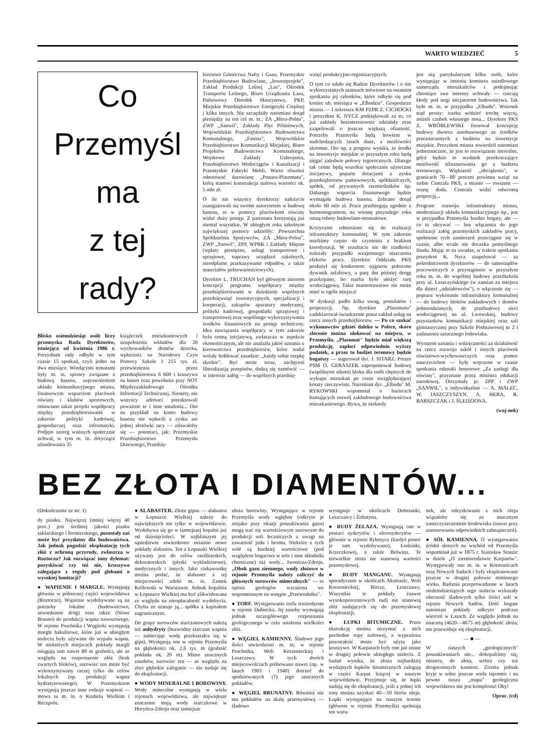WARTO WIEDZIEĆ 5
Co
Przemyśl
ma
z tej
rady?
Blisko osiemdziesiąt osób liczy przemyska Rada Dyrektorów, istniejąca od kwietnia 1986 r. Prezydium rady odbyło w tym czasie 15 spotkań, czyli jedno na dwa miesiące. Wiodącymi tematami były m. in. sprawy związane z budową basenu, usprawnieniem układu komunikacyjnego miasta, finansowym wsparciem placówek oświaty i klubów sportowych, omawiano także projekt współpracy między przedsiębiorstwami w zakresie polityki kadrowej, gospodarczej oraz informatyki. Podjęto szereg ważnych społecznie uchwał, w tym m. in. dotyczące ufundowania 35
książeczek mieszkaniowych i uzupełnienia wkładów dla 20 wychowanków domów dziecka, wpłacenia na Narodowy Czyn Pomocy Szkole 1 215 tys. zł, przewiezienia przez przedsiębiorstwa 6 600 t kruszywa na basen oraz powołania przy NOT Międzyzakładowego Ośrodka Informacji Technicznej. Niestety, nie wszyscy adresaci potraktowali poważnie te i inne ustalenia... Oto na przykład na konto budowy basenu nie wpłacili z zysku ani jednej złotówki tacy — zdawałoby się — potentaci, jak: Przemyskie Przedsiębiorstwo Przemysłu Drzewnego, Przedsię-
biorstwo Górnictwa Nafty i Gazu, Przemyskie Przedsiębiorstwo Budowlane, „Inwestprojekt", Zakład Produkcji Leśnej „Las", Ośrodek Transportu Leśnego, Biuro Urządzania Lasu, Państwowy Ośrodek Maszynowy, PKP, Miejskie Przedsiębiorstwo Energetyki Cieplnej i kilka innych. Nie szczędziły natomiast dotąd pieniędzy na ten cel m. in.: ZA „Mera-Polna", ZWP „Sanwil", Zakłady Płyt Pilśniowych, Wojewódzkie Przedsiębiorstwo Budownictwa Komunalnego, „Fanina", Wojewódzkie Przedsiębiorstwo Komunikacji Miejskiej, Biuro Projektów Budownictwa Komunalnego, Wojskowe Zakłady Uzbrojenia, Przedsiębiorstwo Wodociągów i Kanalizacji i Przemyskie Fabryki Mebli. Warto również odnotować darowiznę „Ponaru-Plasomatu", którą stanowi konstrukcja stalowa wartości ok. 5 mln zł.
O ile nie wszyscy dyrektorzy należycie zaangażowali się swoim autorytetem w budowę basenu, to w pomocy placówkom oświaty widać duży postęp. Z patronatu korzystają już niemal wszystkie. W ubiegłym roku szkolnym największej pomocy udzieliły: Powszechna Spółdzielnia Spożywców, ZA „Mera-Polna", ZWP „Sanwil", ZPP, WPBK i Zakłady Mięsne (wpłaty pieniężne, usługi transportowe i sprzętowe, naprawy urządzeń szkolnych, nieodpłatne przekazywanie odpadów, a także materiałów pełnowartościowych).
Dyrektor L. TRUCHAN był głównym autorem koncepcji programu współpracy między przedsiębiorstwami w dziedzinie wspólnych przedsięwzięć inwestycyjnych, specjalizacji i kooperacji, zakupów aparatury medycznej, polityki kadrowej, gospodarki sprzętowej i transportowej oraz wspólnego wykorzystywania środków finansowych na postęp techniczny. Idea nawiązania współpracy w tym zakresie była cenną inicjatywą, zwłaszcza w aspekcie ekonomicznym, ale nie znalazła jakoś uznania u kierownictwa przedsiębiorstw, które nadal wolały hołdować zasadzie: „każdy sobie rzepkę skrobie". Być może teraz, zachęceni liberalizacją przepisów, dadzą się namówić — w interesie załóg — do wspólnych przedsię-
wzięć produkcyjno-organizacyjnych.
O tym co udało się Radzie Dyrektorów i o nie wykorzystanych szansach mówiono na ostatnim spotkaniu jej członków, które odbyło się pod koniec ub. miesiąca w „Elbudzie". Gospodarze miasta — I sekretarz KM PZPR Z. CICHOCKI i prezydent K. NYCZ podziękowali za to, co już zakłady bezinteresownie zdziałały oraz zaapelowali o jeszcze większą ofiarność. Potrzeby Przemyśla będą bowiem w nadchodzących latach duże, a możliwości skromne. Oto np. z prognoz wynika, że środki na inwestycje miejskie w przyszłym roku będą sięgać zaledwie połowy tegorocznych. Dlatego tak cenne będą wszelkie społecznie użyteczne inicjatywy, poparte dotacjami z zysku przedsiębiorstw państwowych, spółdzielczych, spółek, od prywatnych rzemieślników itp. Dalszego wsparcia finansowego będzie wymagała budowa basenu. Zebrano dotąd około 60 mln zł. Prace przebiegają zgodnie z harmonogramem, na wiosnę przyszłego roku ruszą roboty budowlano-montażowe.
Krytycznie odniesiono się do realizacji infrastruktury komunalnej. W tym zakresie mieliśmy często do czynienia z brakiem koordynacji. W rezultacie nie do rzadkości należały przypadki wzajemnego niszczenia efektów pracy. Dyrektor Oddziału PKS posłużył się konkretem: najpierw położono dywanik asfaltowy, a parę dni później drogę przekopano, bo trzeba było ułożyć rurę wodociągową. Takie marnotrawstwo nie może mieć w ogóle miejsca!
W dyskusji padło kilka uwag, postulatów i propozycji. Np. dyrektor „Plasomatu" zadeklarował świadczenie przez zakład usług na rzecz innych przedsiębiorstw. — Po co szukać wykonawców gdzieś daleko w Polsce, skoro zlecenie można ulokować na miejscu, w Przemyślu. „Plasomat" będzie miał większą produkcję, zapłaci odpowiednio wyższy podatek, a przez to budżet terenowy będzie bogatszy — sugerował dyr. J. SITARZ. Prezes PSM O. GERASZEK zaproponował budowę (wspólnymi siłami) bloku dla osób chętnych do wykupu mieszkań po cenie uwzględniającej koszty rzeczywiste. Natomiast dyr. „Elbudu" M. RYKOWSKI wspomniał o barierach hamujących rozwój zakładowego budownictwa mieszkaniowego. Bywa, że niekiedy
jest nią partykularyzm kilku osób, które występując w imieniu komitetu osiedlowego samorządu mieszkańców i podejmując chroniące swe interesy uchwały — rzucają kłody pod nogi inicjatorom budownictwa. Tak było m. in. w przypadku „Elbudu". Wniosek stąd prosty: trzeba widzieć trochę więcej, aniżeli czubek własnego nosa... Dyrektor PKS Z. WRÓBLEWSKI forsował koncepcję budowy dworca autobusowego ze środków przeznaczonych z budżetu na inwestycje miejskie. Prezydent miasta stwierdził natomiast jednoznacznie, że jest to rozwiązanie nierealne, gdyż będzie to wydatek przekraczający możliwość sfinansowania go z budżetu terenowego. Większość „obciążenia", w granicach 70—80 procent powinna wziąć na siebie Centrala PKS, a miasto — owszem — resztę doda. Centrala widzi odwrotną proporcję...
Program rozwoju infrastruktury miasta, modernizacji układu komunikacyjnego itp., jest w przypadku Przemyśla bardzo bogaty, ale — co tu ukrywać — bez włączenia do jego realizacji załóg przemyskich zakładów pracy, spełnienie tych zamierzeń przeciągnie się w czasie, albo wcale nie doczeka pomyślnego finału. Mając to na uwadze, w trakcie spotkania prezydent K. Nycz zaapelował — za pośrednictwem dyrektorów — do samorządów pracowniczych o przystąpienie w przyszłym roku m. in. do wspólnej budowy przedszkola przy ul. Leszczyńskiego (w zamian za miejsca dla dzieci „udziałowców"), o włączenie się — poprzez wykonanie infrastruktury komunalnej — do budowy bloków zakładowych i domów jednorodzinnych, do przebudowy sieci wodociągowej na ul. Lwowskiej, budowy przystanków komunikacji miejskiej oraz sali gimnastycznej przy Szkole Podstawowej nr 2 i zadaszenia sztucznego lodowiska.
Wyrazem uznania i wdzięczności za działalność na rzecz rozwoju szkół i innych placówek oświatowo-wychowawczych oraz pomoc nauczycielom — były wręczone w czasie spotkania odznaki honorowe „Za zasługi dla oświaty", przyznane przez ministra edukacji narodowej. Otrzymały je: ZPP i ZWP „SANWIL", a indywidualnie — A. MALEC, W. JASZCZYSZYN, A. HEBA, R. BARSZCZAK i J. ŚLEDZIONA.
(woj-nek)
BEZ ZŁOTA I DIAMENTÓW...
(Dokończenie ze str. 1)
dy piasku. Najwięcej (mniej więcej 40 proc.) jest średniej jakości piasku szklarskiego i formierskiego, pozostały zaś może być przydatny dla budownictwa. Jak jednak pogodzić eksploatację tych złóż z ochroną przyrody, zwłaszcza w Roztoczu? Jak rozwiązać inny dylemat: pozyskiwać czy też nie, kruszywo zalegające z reguły pod glebami o wysokiej bonitacji?
● WAPIENIE I MARGLE. Występują głównie w północnej części województwa (Roztocze). Wapienie wydobywane są na potrzeby lokalne (budownictwo, utwardzanie dróg) oraz także (Nowe Brusno) do produkcji wapna nawozowego. W rejonie Pruchnika i Węgierki występują margle bakulitowe, które już w ubiegłym stuleciu były używane do wypału wapna. W niektórych miejscach pokłady margli osiągają tam nawet 80 m grubości, ale ze względu na rozproszenie złóż (brak zwartych bloków), surowiec ten może być wykorzystywany raczej tylko do celów lokalnych (np. produkcji wapna hydratyzowanego). W Przemyskiem występują jeszcze inne rodzaje wapieni — mowa tu m. in. o Kruhelu Wielkim i Reczpolu.
● ALABASTER. Złoże gipsu — alabastru w Łopuszce Wielkiej należy do największych nie tylko w województwie. Wydobywa się go w tamtejszej kopalni już od dziesięcioleci. W najbliższym jej sąsiedztwie stwierdzono ostatnio nowe pokłady alabastru. Ten z Łopuszki Wielkiej używany jest do celów rzeźbiarskich, dekoratorskich (płytki wykładzinowe), medycznych i innych. Jako ciekawostkę można podać, że alabaster z tej miejscowości zdobi m. in. Zamek Królewski w Warszawie. Jednak kopalnia w Łopuszce Wielkiej ma być zlikwidowana ze względu na nieopłacalność wydobycia. Chyba że uratuje ją... spółka z kapitałem zagranicznym.
Do grupy surowców siarczanowych należą też anhydryty (bezwodny siarczan wapnia — nabierając wodę przekształca się w gips). Występują one w rejonie Przemyśla na głębokości ok. 2,6 tys. m (grubość pokładu ok. 20 m). Mimo znacznych zasobów, surowiec ten — ze względu na zbyt głębokie zaleganie — nie nadaje się do eksploatacji.
● WODY MINERALNE I BOROWINY. Wody mineralne występują w wielu rejonach województwa, ale największe znaczenie mają wody siarczkowe w Horyńcu-Zdroju oraz tamtejsze
złoża borowiny. Występujące w rejonie Przemyśla wody wgłębne (odkryto je niejako przy okazji poszukiwania gazu) mogą stać się wartościowym surowcem do produkcji soli leczniczych z uwagi na zawartość jodu i bromu. Niektóre z tych wód są bardziej wartościowe (pod względem bogactwa w sole i inne składniki chemiczne) niż wody... Iwonicza-Zdroju. „Obok gazu ziemnego, wody złożowe w rejonie Przemyśla należy zaliczyć do głównych surowców mineralnych" — to opinia geologów wyrażona we wspomnianym na wstępie „Przewodniku".
● TORF. Występowanie torfu stwierdzono w rejonie Dubiecka. Jej zasoby wymagają jednak szczegółowego rozpoznania geologicznego w celu ustalenia wielkości złóż.
● WĘGIEL KAMIENNY. Śladowe jego ilości stwierdzono m. in. w rejonie Pruchnika, Woli Korzenieckiej i Leszczawy. W tych dwóch miejscowościach próbowano nawet (np. w latach 1903 i 1940) dotrzeć do spodziewanych (?) jego znacznych pokładów.
● WĘGIEL BRUNATNY. Również nie ma pokładów na skalę przemysłową — śladowo
występuje w okolicach Dobrzanki, Leszczawy i Żohatyna.
● RUDY ŻELAZA. Występują one w postaci syderytów i sferosyderytów — głównie w rejonie Rybotycz (kiedyś ponoć je tam wydobywano), Łodzinki, Krzeczkowej, a także Bełwina. Te niewielkie złoża nie stanowią wartości przemysłowej.
● RUDY MANGANU. Występują sporadycznie w okolicach Aksmanic, Woli Korzenieckiej, Birczy, Leszczawy. Wszystkie te pokłady (nawet wysokoprocentowych rud) nie stanowią złóż nadających się do przemysłowej eksploatacji.
● ŁUPKI BITUMICZNE. Przez ekstrakcję można otrzymać z nich pochodne ropy naftowej, a wyprażona pozostałość może być użyta jako kruszywo. W Karpatach były one już znane w drugiej połowie ubiegłego stulecia. Z badań wynika, że złoża najbardziej wydajnych łupków bitumicznych zalegają w części Karpat leżącej w naszym województwie. Przyjmuje się, że łupki nadają się do eksploatacji, jeśli z jednej ich tony można uzyskać 40—50 litrów oleju. Łupki występujące na naszym terenie (głównie w rejonie Przemyśla) spełniają ten waru-
nek, ale odzyskiwanie z nich oleju wiązałoby się ze znacznym zanieczyszczeniem środowiska (nawet przy zastosowaniu odpowiednich zabezpieczeń).
● SÓL KAMIENNA. O występowaniu źródeł słonych na wschód od Przemyśla wspominał już w 1875 r. Stanisław Staszic w dziele „O ziemiorodztwie Karpatów". Występowały one m. in. w Kormanicach oraz Nowych Sadach i były eksploatowane jeszcze w drugiej połowie minionego wieku. Badania przeprowadzone w latach siedemdziesiątych tego stulecia wykazały obecność śladowych tylko ilości soli w rejonie Nowych Sadów. Dość bogate natomiast pokłady odkryto podczas wierceń w Łazach. Ze względu jednak na znaczną (4620—4675 m) głębokość złoża, nie przewiduje się eksploatacji.
— ■ —
W naszych „geologicznych" poszukiwaniach nie... dokopaliśmy się, niestety, do złota, srebra czy też drogocennych kamieni. Ziemia jednak kryje w sobie jeszcze wiele tajemnic i na pewno nasza „mapa" geologiczna województwa nie jest kompletna! Oby!
Oprac. (cd)